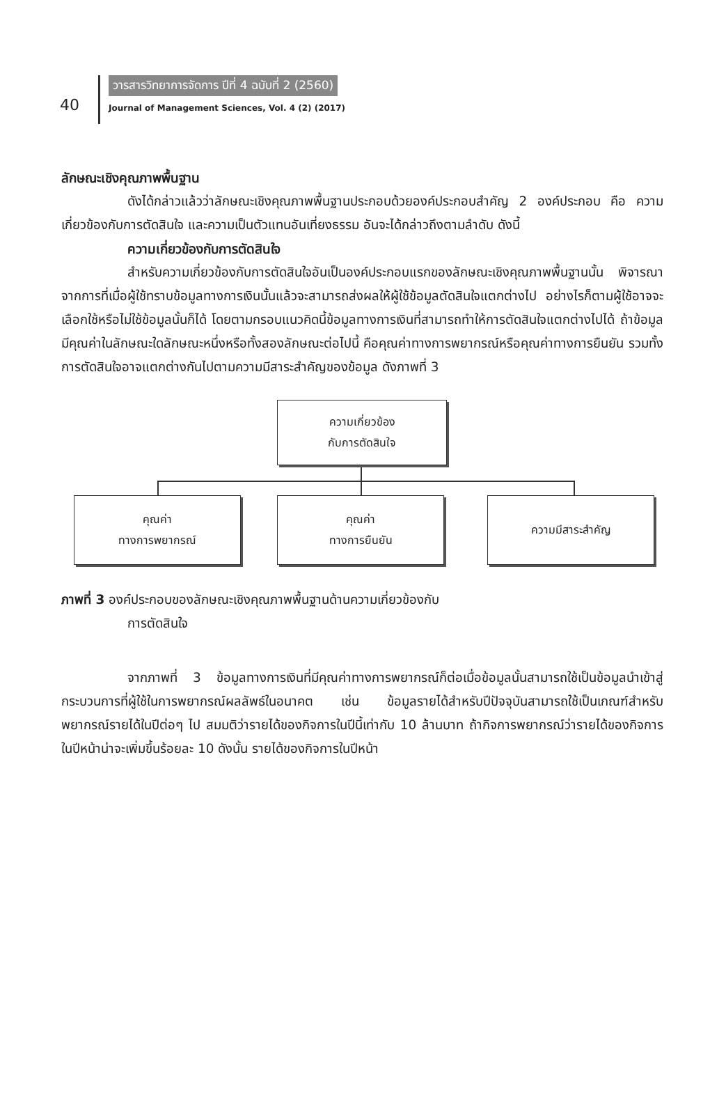40
วารสารวิทยาการจัดการ ปีที่ 4 ฉบับที่ 2 (2560)
Journal of Management Sciences, Vol. 4 (2) (2017)
ลักษณะเชิงคุณภาพพื้นฐาน
ดังได้กล่าวแล้วว่าลักษณะเชิงคุณภาพพื้นฐานประกอบด้วยองค์ประกอบสำคัญ 2 องค์ประกอบ คือ ความเกี่ยวข้องกับการตัดสินใจ และความเป็นตัวแทนอันเที่ยงธรรม อันจะได้กล่าวถึงตามลำดับ ดังนี้
ความเกี่ยวข้องกับการตัดสินใจ
สำหรับความเกี่ยวข้องกับการตัดสินใจอันเป็นองค์ประกอบแรกของลักษณะเชิงคุณภาพพื้นฐานนั้น พิจารณาจากการที่เมื่อผู้ใช้ทราบข้อมูลทางการเงินนั้นแล้วจะสามารถส่งผลให้ผู้ใช้ข้อมูลตัดสินใจแตกต่างไป อย่างไรก็ตามผู้ใช้อาจจะเลือกใช้หรือไม่ใช้ข้อมูลนั้นก็ได้ โดยตามกรอบแนวคิดนี้ข้อมูลทางการเงินที่สามารถทำให้การตัดสินใจแตกต่างไปได้ ถ้าข้อมูลมีคุณค่าในลักษณะใดลักษณะหนึ่งหรือทั้งสองลักษณะต่อไปนี้ คือคุณค่าทางการพยากรณ์หรือคุณค่าทางการยืนยัน รวมทั้งการตัดสินใจอาจแตกต่างกันไปตามความมีสาระสำคัญของข้อมูล ดังภาพที่ 3
ความเกี่ยวข้อง
กับการตัดสินใจ
คุณค่า
ทางการพยากรณ์
คุณค่า
ทางการยืนยัน
ความมีสาระสำคัญ
ภาพที่ 3 องค์ประกอบของลักษณะเชิงคุณภาพพื้นฐานด้านความเกี่ยวข้องกับ
การตัดสินใจ
จากภาพที่ 3 ข้อมูลทางการเงินที่มีคุณค่าทางการพยากรณ์ก็ต่อเมื่อข้อมูลนั้นสามารถใช้เป็นข้อมูลนำเข้าสู่กระบวนการที่ผู้ใช้ในการพยากรณ์ผลลัพธ์ในอนาคต เช่น ข้อมูลรายได้สำหรับปีปัจจุบันสามารถใช้เป็นเกณฑ์สำหรับพยากรณ์รายได้ในปีต่อๆ ไป สมมติว่ารายได้ของกิจการในปีนี้เท่ากับ 10 ล้านบาท ถ้ากิจการพยากรณ์ว่ารายได้ของกิจการในปีหน้าน่าจะเพิ่มขึ้นร้อยละ 10 ดังนั้น รายได้ของกิจการในปีหน้า